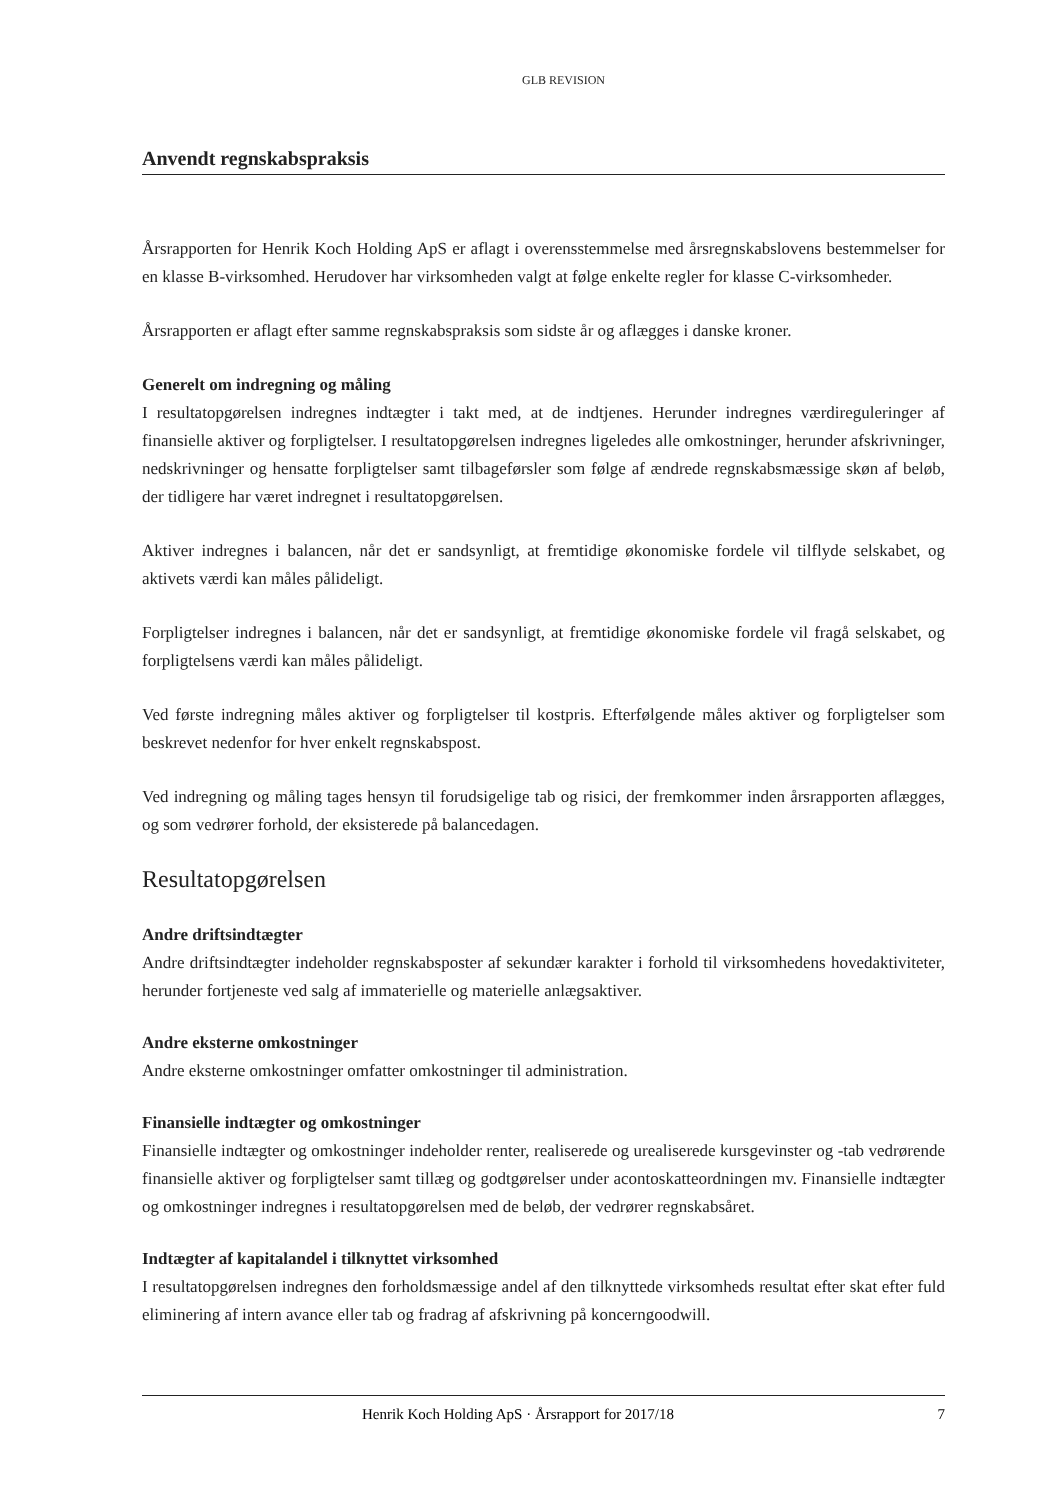GLB REVISION
Anvendt regnskabspraksis
Årsrapporten for Henrik Koch Holding ApS er aflagt i overensstemmelse med årsregnskabslovens bestemmelser for en klasse B-virksomhed. Herudover har virksomheden valgt at følge enkelte regler for klasse C-virksomheder.
Årsrapporten er aflagt efter samme regnskabspraksis som sidste år og aflægges i danske kroner.
Generelt om indregning og måling
I resultatopgørelsen indregnes indtægter i takt med, at de indtjenes. Herunder indregnes værdireguleringer af finansielle aktiver og forpligtelser. I resultatopgørelsen indregnes ligeledes alle omkostninger, herunder afskrivninger, nedskrivninger og hensatte forpligtelser samt tilbageførsler som følge af ændrede regnskabsmæssige skøn af beløb, der tidligere har været indregnet i resultatopgørelsen.
Aktiver indregnes i balancen, når det er sandsynligt, at fremtidige økonomiske fordele vil tilflyde selskabet, og aktivets værdi kan måles pålideligt.
Forpligtelser indregnes i balancen, når det er sandsynligt, at fremtidige økonomiske fordele vil fragå selskabet, og forpligtelsens værdi kan måles pålideligt.
Ved første indregning måles aktiver og forpligtelser til kostpris. Efterfølgende måles aktiver og forpligtelser som beskrevet nedenfor for hver enkelt regnskabspost.
Ved indregning og måling tages hensyn til forudsigelige tab og risici, der fremkommer inden årsrapporten aflægges, og som vedrører forhold, der eksisterede på balancedagen.
Resultatopgørelsen
Andre driftsindtægter
Andre driftsindtægter indeholder regnskabsposter af sekundær karakter i forhold til virksomhedens hovedaktiviteter, herunder fortjeneste ved salg af immaterielle og materielle anlægsaktiver.
Andre eksterne omkostninger
Andre eksterne omkostninger omfatter omkostninger til administration.
Finansielle indtægter og omkostninger
Finansielle indtægter og omkostninger indeholder renter, realiserede og urealiserede kursgevinster og -tab vedrørende finansielle aktiver og forpligtelser samt tillæg og godtgørelser under acontoskatteordningen mv. Finansielle indtægter og omkostninger indregnes i resultatopgørelsen med de beløb, der vedrører regnskabsåret.
Indtægter af kapitalandel i tilknyttet virksomhed
I resultatopgørelsen indregnes den forholdsmæssige andel af den tilknyttede virksomheds resultat efter skat efter fuld eliminering af intern avance eller tab og fradrag af afskrivning på koncerngoodwill.
Henrik Koch Holding ApS · Årsrapport for 2017/18 7